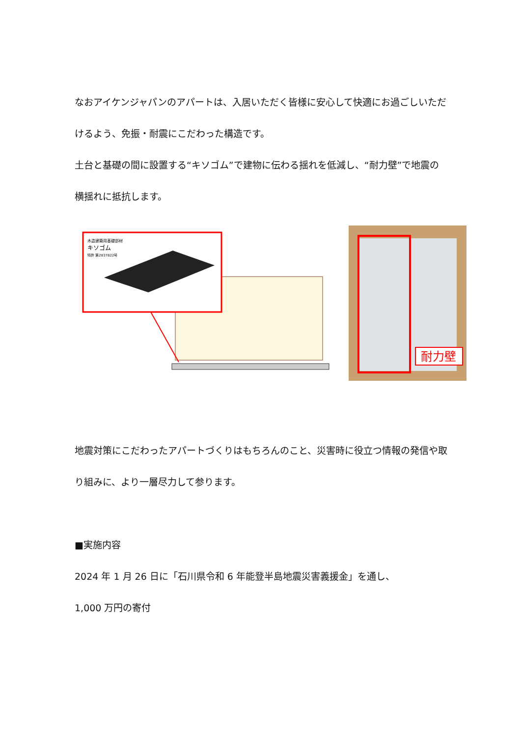なおアイケンジャパンのアパートは、入居いただく皆様に安心して快適にお過ごしいただけるよう、免振・耐震にこだわった構造です。
土台と基礎の間に設置する“キソゴム”で建物に伝わる揺れを低減し、“耐力壁”で地震の横揺れに抵抗します。
木造建築用基礎部材
キソゴム
特許 第2837822号
耐力壁
地震対策にこだわったアパートづくりはもちろんのこと、災害時に役立つ情報の発信や取り組みに、より一層尽力して参ります。
■実施内容
2024 年 1 月 26 日に「石川県令和 6 年能登半島地震災害義援金」を通し、
1,000 万円の寄付